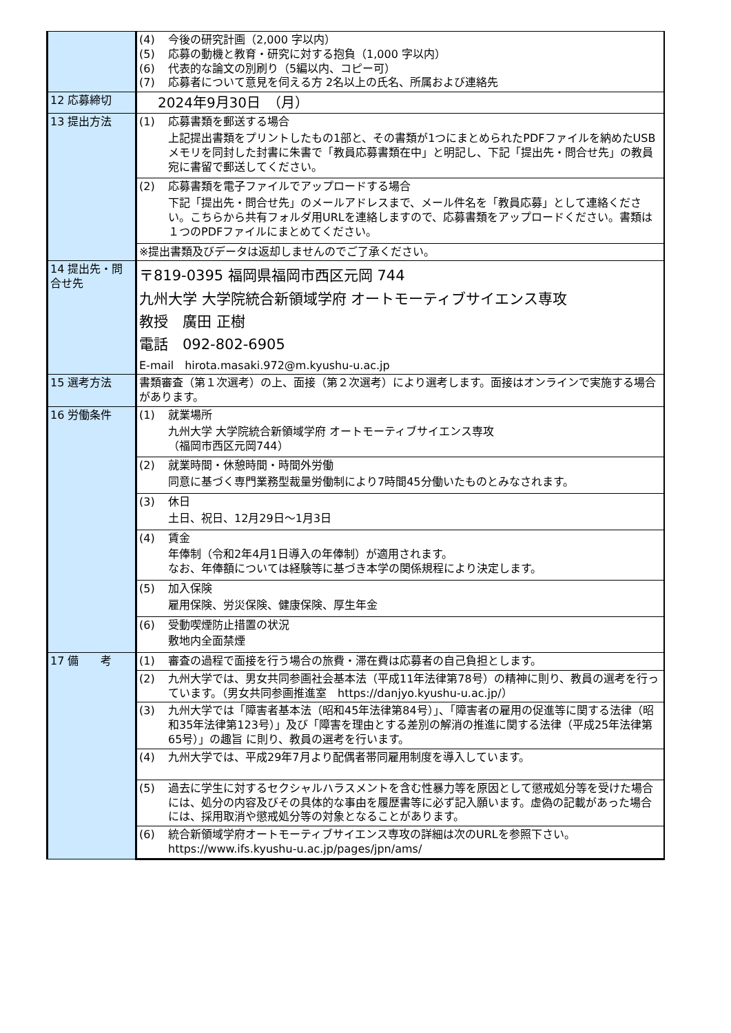| | (4) 今後の研究計画（2,000 字以内） (5) 応募の動機と教育・研究に対する抱負（1,000 字以内） (6) 代表的な論文の別刷り（5編以内、コピー可） (7) 応募者について意見を伺える方 2名以上の氏名、所属および連絡先 |
| 12 応募締切 | 2024年9月30日 （月） |
| 13 提出方法 | (1) 応募書類を郵送する場合 上記提出書類をプリントしたもの1部と、その書類が1つにまとめられたPDFファイルを納めたUSBメモリを同封した封書に朱書で「教員応募書類在中」と明記し、下記「提出先・問合せ先」の教員宛に書留で郵送してください。 |
| | (2) 応募書類を電子ファイルでアップロードする場合 下記「提出先・問合せ先」のメールアドレスまで、メール件名を「教員応募」として連絡ください。こちらから共有フォルダ用URLを連絡しますので、応募書類をアップロードください。書類は１つのPDFファイルにまとめてください。 |
| | ※提出書類及びデータは返却しませんのでご了承ください。 |
| 14 提出先・問合せ先 | 〒819-0395 福岡県福岡市西区元岡 744 九州大学 大学院統合新領域学府 オートモーティブサイエンス専攻 教授 廣田 正樹 電話 092-802-6905 E-mail hirota.masaki.972@m.kyushu-u.ac.jp |
| 15 選考方法 | 書類審査（第１次選考）の上、面接（第２次選考）により選考します。面接はオンラインで実施する場合があります。 |
| 16 労働条件 | (1) 就業場所 九州大学 大学院統合新領域学府 オートモーティブサイエンス専攻 （福岡市西区元岡744） |
| | (2) 就業時間・休憩時間・時間外労働 同意に基づく専門業務型裁量労働制により7時間45分働いたものとみなされます。 |
| | (3) 休日 土日、祝日、12月29日～1月3日 |
| | (4) 賃金 年俸制（令和2年4月1日導入の年俸制）が適用されます。 なお、年俸額については経験等に基づき本学の関係規程により決定します。 |
| | (5) 加入保険 雇用保険、労災保険、健康保険、厚生年金 |
| | (6) 受動喫煙防止措置の状況 敷地内全面禁煙 |
| 17 備 考 | (1) 審査の過程で面接を行う場合の旅費・滞在費は応募者の自己負担とします。 |
| | (2) 九州大学では、男女共同参画社会基本法（平成11年法律第78号）の精神に則り、教員の選考を行っています。（男女共同参画推進室 https://danjyo.kyushu-u.ac.jp/） |
| | (3) 九州大学では「障害者基本法（昭和45年法律第84号）」、「障害者の雇用の促進等に関する法律（昭和35年法律第123号）」及び「障害を理由とする差別の解消の推進に関する法律（平成25年法律第65号）」の趣旨 に則り、教員の選考を行います。 |
| | (4) 九州大学では、平成29年7月より配偶者帯同雇用制度を導入しています。 |
| | (5) 過去に学生に対するセクシャルハラスメントを含む性暴力等を原因として懲戒処分等を受けた場合には、処分の内容及びその具体的な事由を履歴書等に必ず記入願います。虚偽の記載があった場合には、採用取消や懲戒処分等の対象となることがあります。 |
| | (6) 統合新領域学府オートモーティブサイエンス専攻の詳細は次のURLを参照下さい。 https://www.ifs.kyushu-u.ac.jp/pages/jpn/ams/ |